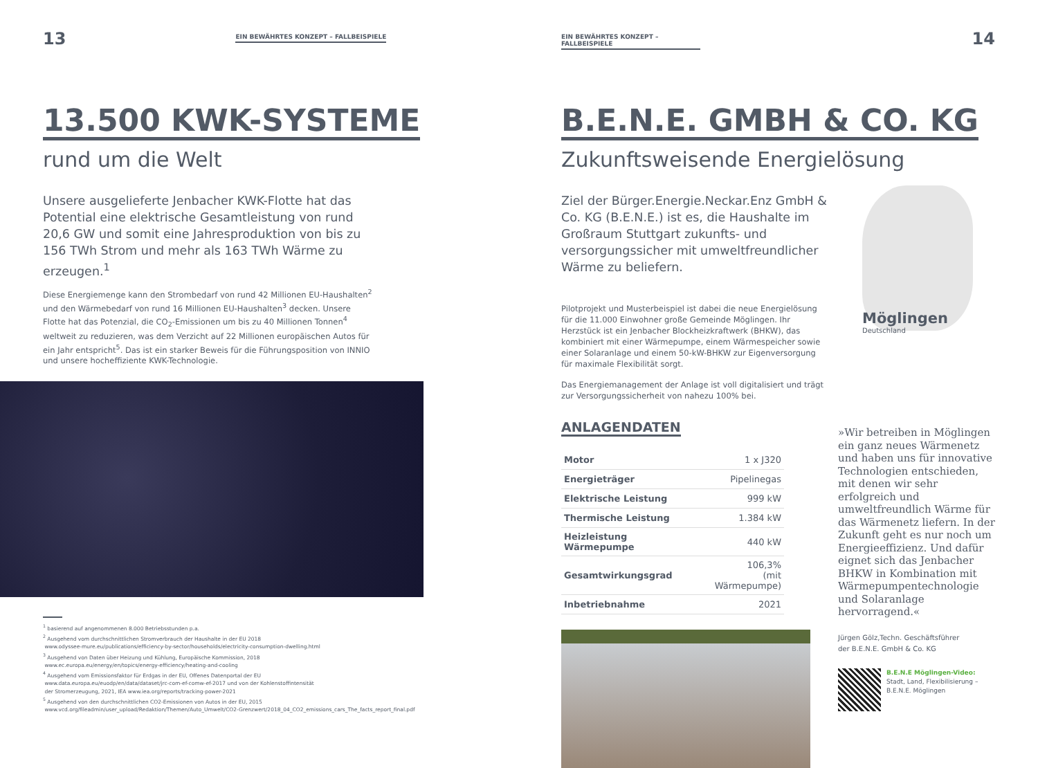13 EIN BEWÄHRTES KONZEPT – FALLBEISPIELE
13.500 KWK-SYSTEME
rund um die Welt
Unsere ausgelieferte Jenbacher KWK-Flotte hat das Potential eine elektrische Gesamtleistung von rund 20,6 GW und somit eine Jahresproduktion von bis zu 156 TWh Strom und mehr als 163 TWh Wärme zu erzeugen.<sup>1</sup>
Diese Energiemenge kann den Strombedarf von rund 42 Millionen EU-Haushalten<sup>2</sup> und den Wärmebedarf von rund 16 Millionen EU-Haushalten<sup>3</sup> decken. Unsere Flotte hat das Potenzial, die CO<sub>2</sub>-Emissionen um bis zu 40 Millionen Tonnen<sup>4</sup> weltweit zu reduzieren, was dem Verzicht auf 22 Millionen europäischen Autos für ein Jahr entspricht<sup>5</sup>. Das ist ein starker Beweis für die Führungsposition von INNIO und unsere hocheffiziente KWK-Technologie.
<sup>1</sup> basierend auf angenommenen 8.000 Betriebsstunden p.a.
<sup>2</sup> Ausgehend vom durchschnittlichen Stromverbrauch der Haushalte in der EU 2018
www.odyssee-mure.eu/publications/efficiency-by-sector/households/electricity-consumption-dwelling.html
<sup>3</sup> Ausgehend von Daten über Heizung und Kühlung, Europäische Kommission, 2018
www.ec.europa.eu/energy/en/topics/energy-efficiency/heating-and-cooling
<sup>4</sup> Ausgehend vom Emissionsfaktor für Erdgas in der EU, Offenes Datenportal der EU
www.data.europa.eu/euodp/en/data/dataset/jrc-com-ef-comw-ef-2017 und von der Kohlenstoffintensität
der Stromerzeugung, 2021, IEA www.iea.org/reports/tracking-power-2021
<sup>5</sup> Ausgehend von den durchschnittlichen CO2-Emissionen von Autos in der EU, 2015
www.vcd.org/fileadmin/user_upload/Redaktion/Themen/Auto_Umwelt/CO2-Grenzwert/2018_04_CO2_emissions_cars_The_facts_report_final.pdf
EIN BEWÄHRTES KONZEPT – FALLBEISPIELE 14
B.E.N.E. GMBH & CO. KG
Zukunftsweisende Energielösung
Ziel der Bürger.Energie.Neckar.Enz GmbH & Co. KG (B.E.N.E.) ist es, die Haushalte im Großraum Stuttgart zukunfts- und versorgungssicher mit umweltfreundlicher Wärme zu beliefern.
Pilotprojekt und Musterbeispiel ist dabei die neue Energielösung für die 11.000 Einwohner große Gemeinde Möglingen. Ihr Herzstück ist ein Jenbacher Blockheizkraftwerk (BHKW), das kombiniert mit einer Wärmepumpe, einem Wärmespeicher sowie einer Solaranlage und einem 50-kW-BHKW zur Eigenversorgung für maximale Flexibilität sorgt.
Das Energiemanagement der Anlage ist voll digitalisiert und trägt zur Versorgungssicherheit von nahezu 100% bei.
Möglingen
Deutschland
ANLAGENDATEN
| Motor | 1 x J320 |
| Energieträger | Pipelinegas |
| Elektrische Leistung | 999 kW |
| Thermische Leistung | 1.384 kW |
| Heizleistung Wärmepumpe | 440 kW |
| Gesamtwirkungsgrad | 106,3% (mit Wärmepumpe) |
| Inbetriebnahme | 2021 |
»Wir betreiben in Möglingen ein ganz neues Wärmenetz und haben uns für innovative Technologien entschieden, mit denen wir sehr erfolgreich und umweltfreundlich Wärme für das Wärmenetz liefern. In der Zukunft geht es nur noch um Energieeffizienz. Und dafür eignet sich das Jenbacher BHKW in Kombination mit Wärmepumpentechnologie und Solaranlage hervorragend.«
Jürgen Gölz,Techn. Geschäftsführer
der B.E.N.E. GmbH & Co. KG
B.E.N.E Möglingen-Video:
Stadt, Land, Flexibilisierung –
B.E.N.E. Möglingen